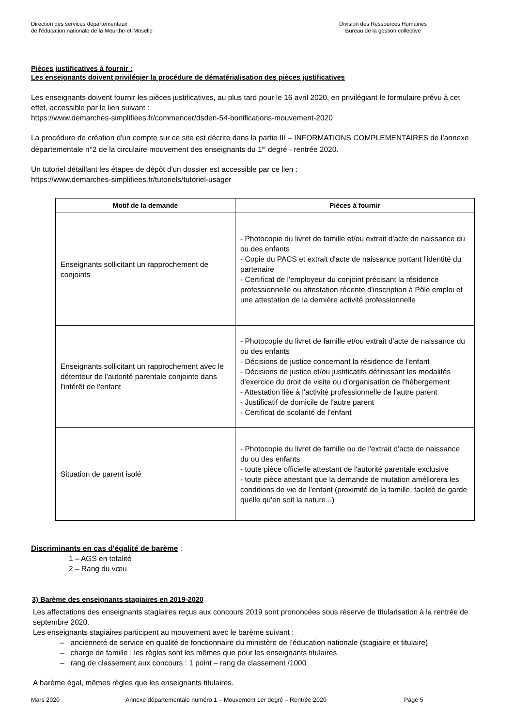Direction des services départementaux
de l'éducation nationale de la Meurthe-et-Moselle
Division des Ressources Humaines
Bureau de la gestion collective
Pièces justificatives à fournir :
Les enseignants doivent privilégier la procédure de dématérialisation des pièces justificatives
Les enseignants doivent fournir les pièces justificatives, au plus tard pour le 16 avril 2020, en privilégiant le formulaire prévu à cet effet, accessible par le lien suivant :
https://www.demarches-simplifiees.fr/commencer/dsden-54-bonifications-mouvement-2020
La procédure de création d'un compte sur ce site est décrite dans la partie III – INFORMATIONS COMPLEMENTAIRES de l’annexe départementale n°2 de la circulaire mouvement des enseignants du 1<sup>er</sup> degré - rentrée 2020.
Un tutoriel détaillant les étapes de dépôt d'un dossier est accessible par ce lien :
https://www.demarches-simplifiees.fr/tutoriels/tutoriel-usager
| Motif de la demande | Pièces à fournir |
| --- | --- |
| Enseignants sollicitant un rapprochement de conjoints | - Photocopie du livret de famille et/ou extrait d'acte de naissance du ou des enfants - Copie du PACS et extrait d'acte de naissance portant l'identité du partenaire - Certificat de l'employeur du conjoint précisant la résidence professionnelle ou attestation récente d'inscription à Pôle emploi et une attestation de la dernière activité professionnelle |
| Enseignants sollicitant un rapprochement avec le détenteur de l'autorité parentale conjointe dans l'intérêt de l'enfant | - Photocopie du livret de famille et/ou extrait d'acte de naissance du ou des enfants - Décisions de justice concernant la résidence de l'enfant - Décisions de justice et/ou justificatifs définissant les modalités d'exercice du droit de visite ou d'organisation de l'hébergement - Attestation liée à l'activité professionnelle de l'autre parent - Justificatif de domicile de l'autre parent - Certificat de scolarité de l'enfant |
| Situation de parent isolé | - Photocopie du livret de famille ou de l'extrait d'acte de naissance du ou des enfants - toute pièce officielle attestant de l'autorité parentale exclusive - toute pièce attestant que la demande de mutation améliorera les conditions de vie de l'enfant (proximité de la famille, facilité de garde quelle qu'en soit la nature...) |
Discriminants en cas d'égalité de barème :
1 – AGS en totalité
2 – Rang du vœu
3) Barème des enseignants stagiaires en 2019-2020
Les affectations des enseignants stagiaires reçus aux concours 2019 sont prononcées sous réserve de titularisation à la rentrée de septembre 2020.
Les enseignants stagiaires participent au mouvement avec le barème suivant :
– ancienneté de service en qualité de fonctionnaire du ministère de l’éducation nationale (stagiaire et titulaire)
– charge de famille : les règles sont les mêmes que pour les enseignants titulaires
– rang de classement aux concours : 1 point – rang de classement /1000
A barème égal, mêmes règles que les enseignants titulaires.
Mars 2020 Annexe départementale numéro 1 – Mouvement 1er degré – Rentrée 2020 Page 5